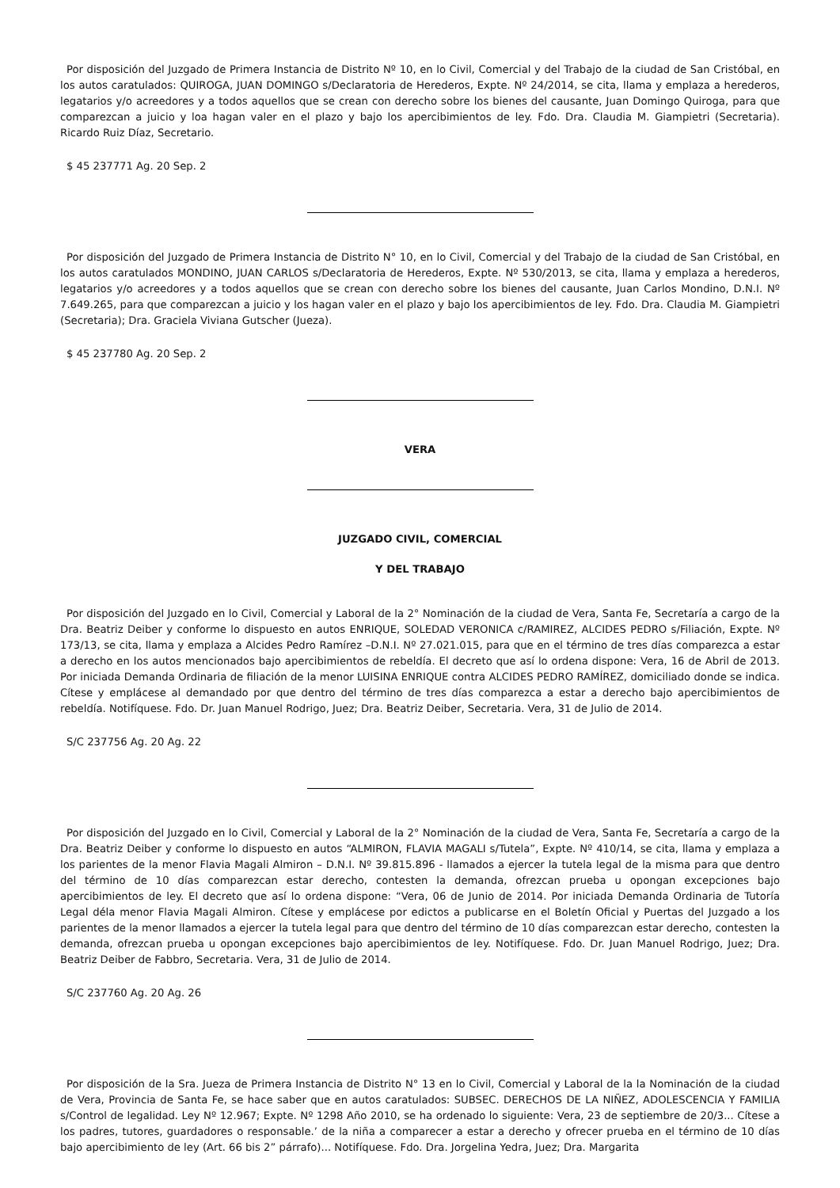Por disposición del Juzgado de Primera Instancia de Distrito Nº 10, en lo Civil, Comercial y del Trabajo de la ciudad de San Cristóbal, en los autos caratulados: QUIROGA, JUAN DOMINGO s/Declaratoria de Herederos, Expte. Nº 24/2014, se cita, llama y emplaza a herederos, legatarios y/o acreedores y a todos aquellos que se crean con derecho sobre los bienes del causante, Juan Domingo Quiroga, para que comparezcan a juicio y loa hagan valer en el plazo y bajo los apercibimientos de ley. Fdo. Dra. Claudia M. Giampietri (Secretaria). Ricardo Ruiz Díaz, Secretario.
$ 45 237771 Ag. 20 Sep. 2
Por disposición del Juzgado de Primera Instancia de Distrito N° 10, en lo Civil, Comercial y del Trabajo de la ciudad de San Cristóbal, en los autos caratulados MONDINO, JUAN CARLOS s/Declaratoria de Herederos, Expte. Nº 530/2013, se cita, llama y emplaza a herederos, legatarios y/o acreedores y a todos aquellos que se crean con derecho sobre los bienes del causante, Juan Carlos Mondino, D.N.I. Nº 7.649.265, para que comparezcan a juicio y los hagan valer en el plazo y bajo los apercibimientos de ley. Fdo. Dra. Claudia M. Giampietri (Secretaria); Dra. Graciela Viviana Gutscher (Jueza).
$ 45 237780 Ag. 20 Sep. 2
VERA
JUZGADO CIVIL, COMERCIAL
Y DEL TRABAJO
Por disposición del Juzgado en lo Civil, Comercial y Laboral de la 2° Nominación de la ciudad de Vera, Santa Fe, Secretaría a cargo de la Dra. Beatriz Deiber y conforme lo dispuesto en autos ENRIQUE, SOLEDAD VERONICA c/RAMIREZ, ALCIDES PEDRO s/Filiación, Expte. Nº 173/13, se cita, llama y emplaza a Alcides Pedro Ramírez –D.N.I. Nº 27.021.015, para que en el término de tres días comparezca a estar a derecho en los autos mencionados bajo apercibimientos de rebeldía. El decreto que así lo ordena dispone: Vera, 16 de Abril de 2013. Por iniciada Demanda Ordinaria de filiación de la menor LUISINA ENRIQUE contra ALCIDES PEDRO RAMÍREZ, domiciliado donde se indica. Cítese y emplácese al demandado por que dentro del término de tres días comparezca a estar a derecho bajo apercibimientos de rebeldía. Notifíquese. Fdo. Dr. Juan Manuel Rodrigo, Juez; Dra. Beatriz Deiber, Secretaria. Vera, 31 de Julio de 2014.
S/C 237756 Ag. 20 Ag. 22
Por disposición del Juzgado en lo Civil, Comercial y Laboral de la 2° Nominación de la ciudad de Vera, Santa Fe, Secretaría a cargo de la Dra. Beatriz Deiber y conforme lo dispuesto en autos “ALMIRON, FLAVIA MAGALI s/Tutela”, Expte. Nº 410/14, se cita, llama y emplaza a los parientes de la menor Flavia Magali Almiron – D.N.I. Nº 39.815.896 - llamados a ejercer la tutela legal de la misma para que dentro del término de 10 días comparezcan estar derecho, contesten la demanda, ofrezcan prueba u opongan excepciones bajo apercibimientos de ley. El decreto que así lo ordena dispone: “Vera, 06 de Junio de 2014. Por iniciada Demanda Ordinaria de Tutoría Legal déla menor Flavia Magali Almiron. Cítese y emplácese por edictos a publicarse en el Boletín Oficial y Puertas del Juzgado a los parientes de la menor llamados a ejercer la tutela legal para que dentro del término de 10 días comparezcan estar derecho, contesten la demanda, ofrezcan prueba u opongan excepciones bajo apercibimientos de ley. Notifíquese. Fdo. Dr. Juan Manuel Rodrigo, Juez; Dra. Beatriz Deiber de Fabbro, Secretaria. Vera, 31 de Julio de 2014.
S/C 237760 Ag. 20 Ag. 26
Por disposición de la Sra. Jueza de Primera Instancia de Distrito N° 13 en lo Civil, Comercial y Laboral de la la Nominación de la ciudad de Vera, Provincia de Santa Fe, se hace saber que en autos caratulados: SUBSEC. DERECHOS DE LA NIÑEZ, ADOLESCENCIA Y FAMILIA s/Control de legalidad. Ley Nº 12.967; Expte. Nº 1298 Año 2010, se ha ordenado lo siguiente: Vera, 23 de septiembre de 20/3... Cítese a los padres, tutores, guardadores o responsable.’ de la niña a comparecer a estar a derecho y ofrecer prueba en el término de 10 días bajo apercibimiento de ley (Art. 66 bis 2” párrafo)... Notifíquese. Fdo. Dra. Jorgelina Yedra, Juez; Dra. Margarita